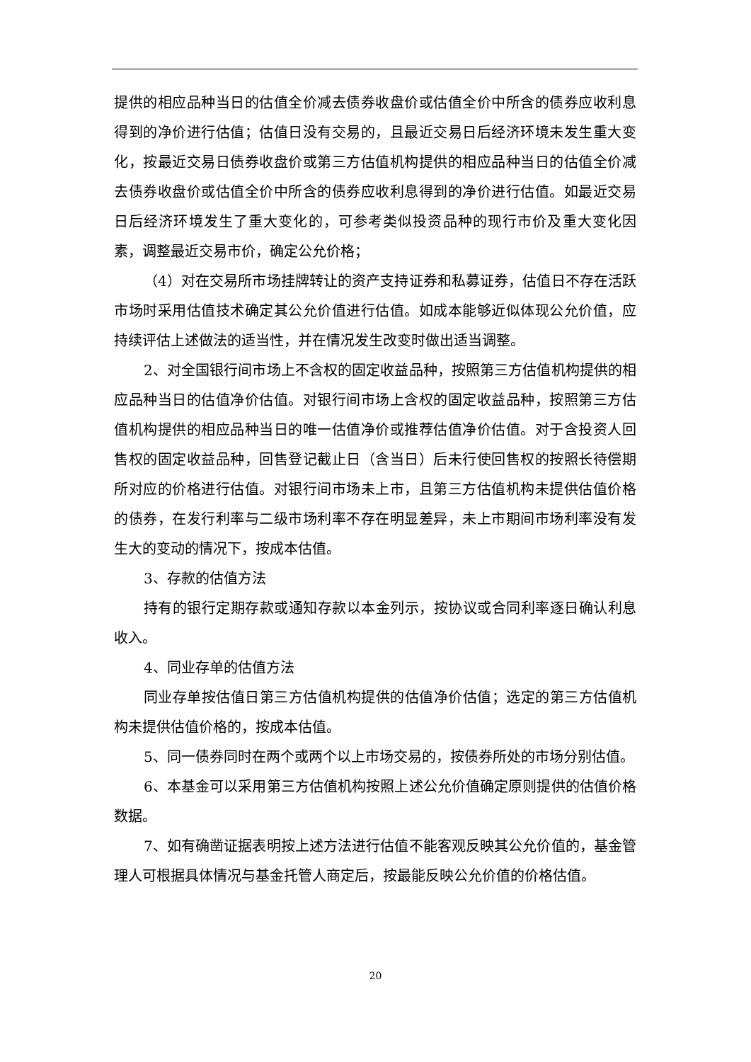提供的相应品种当日的估值全价减去债券收盘价或估值全价中所含的债券应收利息得到的净价进行估值；估值日没有交易的，且最近交易日后经济环境未发生重大变化，按最近交易日债券收盘价或第三方估值机构提供的相应品种当日的估值全价减去债券收盘价或估值全价中所含的债券应收利息得到的净价进行估值。如最近交易日后经济环境发生了重大变化的，可参考类似投资品种的现行市价及重大变化因素，调整最近交易市价，确定公允价格；
（4）对在交易所市场挂牌转让的资产支持证券和私募证券，估值日不存在活跃市场时采用估值技术确定其公允价值进行估值。如成本能够近似体现公允价值，应持续评估上述做法的适当性，并在情况发生改变时做出适当调整。
2、对全国银行间市场上不含权的固定收益品种，按照第三方估值机构提供的相应品种当日的估值净价估值。对银行间市场上含权的固定收益品种，按照第三方估值机构提供的相应品种当日的唯一估值净价或推荐估值净价估值。对于含投资人回售权的固定收益品种，回售登记截止日（含当日）后未行使回售权的按照长待偿期所对应的价格进行估值。对银行间市场未上市，且第三方估值机构未提供估值价格的债券，在发行利率与二级市场利率不存在明显差异，未上市期间市场利率没有发生大的变动的情况下，按成本估值。
3、存款的估值方法
持有的银行定期存款或通知存款以本金列示，按协议或合同利率逐日确认利息收入。
4、同业存单的估值方法
同业存单按估值日第三方估值机构提供的估值净价估值；选定的第三方估值机构未提供估值价格的，按成本估值。
5、同一债券同时在两个或两个以上市场交易的，按债券所处的市场分别估值。
6、本基金可以采用第三方估值机构按照上述公允价值确定原则提供的估值价格数据。
7、如有确凿证据表明按上述方法进行估值不能客观反映其公允价值的，基金管理人可根据具体情况与基金托管人商定后，按最能反映公允价值的价格估值。
20